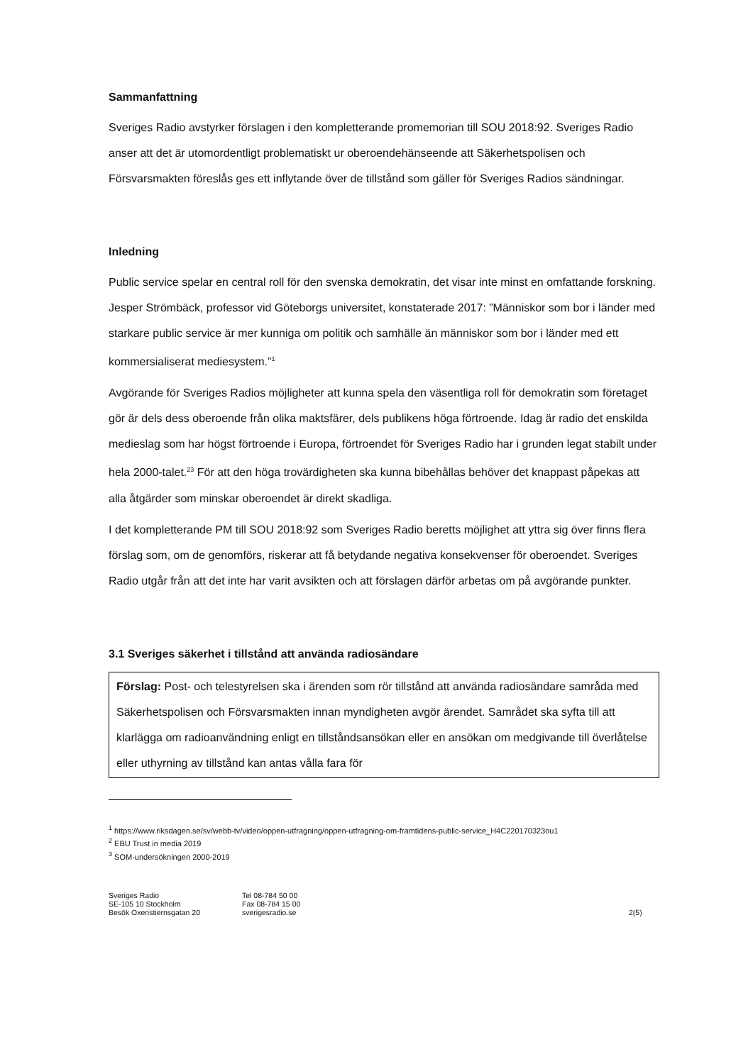Sammanfattning
Sveriges Radio avstyrker förslagen i den kompletterande promemorian till SOU 2018:92. Sveriges Radio anser att det är utomordentligt problematiskt ur oberoendehänseende att Säkerhetspolisen och Försvarsmakten föreslås ges ett inflytande över de tillstånd som gäller för Sveriges Radios sändningar.
Inledning
Public service spelar en central roll för den svenska demokratin, det visar inte minst en omfattande forskning. Jesper Strömbäck, professor vid Göteborgs universitet, konstaterade 2017: ”Människor som bor i länder med starkare public service är mer kunniga om politik och samhälle än människor som bor i länder med ett kommersialiserat mediesystem.”<sup>1</sup>
Avgörande för Sveriges Radios möjligheter att kunna spela den väsentliga roll för demokratin som företaget gör är dels dess oberoende från olika maktsfärer, dels publikens höga förtroende. Idag är radio det enskilda medieslag som har högst förtroende i Europa, förtroendet för Sveriges Radio har i grunden legat stabilt under hela 2000-talet.<sup>23</sup> För att den höga trovärdigheten ska kunna bibehållas behöver det knappast påpekas att alla åtgärder som minskar oberoendet är direkt skadliga.
I det kompletterande PM till SOU 2018:92 som Sveriges Radio beretts möjlighet att yttra sig över finns flera förslag som, om de genomförs, riskerar att få betydande negativa konsekvenser för oberoendet. Sveriges Radio utgår från att det inte har varit avsikten och att förslagen därför arbetas om på avgörande punkter.
3.1 Sveriges säkerhet i tillstånd att använda radiosändare
Förslag: Post- och telestyrelsen ska i ärenden som rör tillstånd att använda radiosändare samråda med Säkerhetspolisen och Försvarsmakten innan myndigheten avgör ärendet. Samrådet ska syfta till att klarlägga om radioanvändning enligt en tillståndsansökan eller en ansökan om medgivande till överlåtelse eller uthyrning av tillstånd kan antas vålla fara för
<sup>1</sup> https://www.riksdagen.se/sv/webb-tv/video/oppen-utfragning/oppen-utfragning-om-framtidens-public-service_H4C220170323ou1
<sup>2</sup> EBU Trust in media 2019
<sup>3</sup> SOM-undersökningen 2000-2019
Sveriges Radio
SE-105 10 Stockholm
Besök Oxenstiernsgatan 20
Tel 08-784 50 00
Fax 08-784 15 00
sverigesradio.se
2(5)